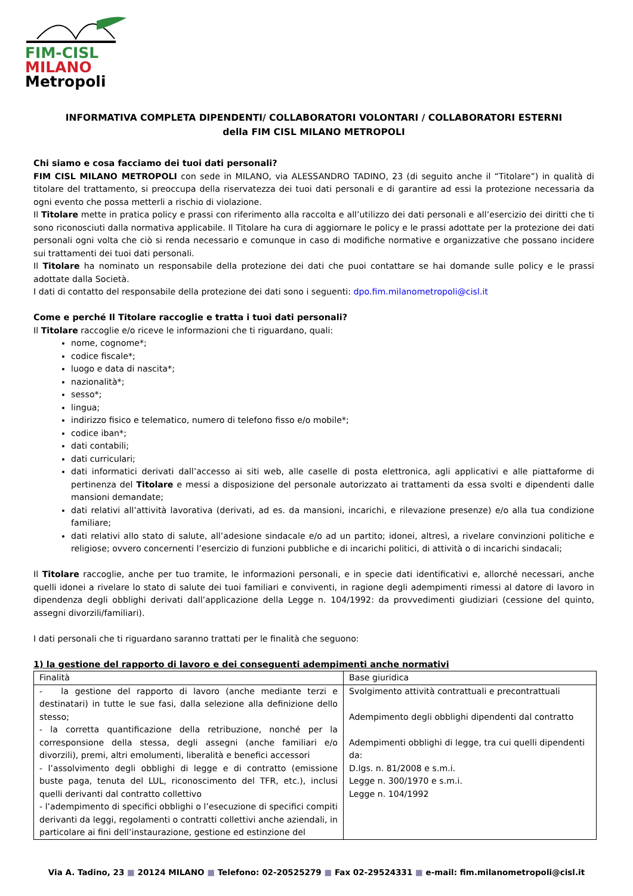FIM-CISL
MILANO
Metropoli
INFORMATIVA COMPLETA DIPENDENTI/ COLLABORATORI VOLONTARI / COLLABORATORI ESTERNI
della FIM CISL MILANO METROPOLI
Chi siamo e cosa facciamo dei tuoi dati personali?
FIM CISL MILANO METROPOLI con sede in MILANO, via ALESSANDRO TADINO, 23 (di seguito anche il “Titolare”) in qualità di titolare del trattamento, si preoccupa della riservatezza dei tuoi dati personali e di garantire ad essi la protezione necessaria da ogni evento che possa metterli a rischio di violazione.
Il Titolare mette in pratica policy e prassi con riferimento alla raccolta e all’utilizzo dei dati personali e all’esercizio dei diritti che ti sono riconosciuti dalla normativa applicabile. Il Titolare ha cura di aggiornare le policy e le prassi adottate per la protezione dei dati personali ogni volta che ciò si renda necessario e comunque in caso di modifiche normative e organizzative che possano incidere sui trattamenti dei tuoi dati personali.
Il Titolare ha nominato un responsabile della protezione dei dati che puoi contattare se hai domande sulle policy e le prassi adottate dalla Società.
I dati di contatto del responsabile della protezione dei dati sono i seguenti: dpo.fim.milanometropoli@cisl.it
Come e perché Il Titolare raccoglie e tratta i tuoi dati personali?
Il Titolare raccoglie e/o riceve le informazioni che ti riguardano, quali:
nome, cognome*;
codice fiscale*;
luogo e data di nascita*;
nazionalità*;
sesso*;
lingua;
indirizzo fisico e telematico, numero di telefono fisso e/o mobile*;
codice iban*;
dati contabili;
dati curriculari;
dati informatici derivati dall’accesso ai siti web, alle caselle di posta elettronica, agli applicativi e alle piattaforme di pertinenza del Titolare e messi a disposizione del personale autorizzato ai trattamenti da essa svolti e dipendenti dalle mansioni demandate;
dati relativi all’attività lavorativa (derivati, ad es. da mansioni, incarichi, e rilevazione presenze) e/o alla tua condizione familiare;
dati relativi allo stato di salute, all’adesione sindacale e/o ad un partito; idonei, altresì, a rivelare convinzioni politiche e religiose; ovvero concernenti l’esercizio di funzioni pubbliche e di incarichi politici, di attività o di incarichi sindacali;
Il Titolare raccoglie, anche per tuo tramite, le informazioni personali, e in specie dati identificativi e, allorché necessari, anche quelli idonei a rivelare lo stato di salute dei tuoi familiari e conviventi, in ragione degli adempimenti rimessi al datore di lavoro in dipendenza degli obblighi derivati dall’applicazione della Legge n. 104/1992: da provvedimenti giudiziari (cessione del quinto, assegni divorzili/familiari).
I dati personali che ti riguardano saranno trattati per le finalità che seguono:
1) la gestione del rapporto di lavoro e dei conseguenti adempimenti anche normativi
| Finalità | Base giuridica |
| - la gestione del rapporto di lavoro (anche mediante terzi e destinatari) in tutte le sue fasi, dalla selezione alla definizione dello stesso; - la corretta quantificazione della retribuzione, nonché per la corresponsione della stessa, degli assegni (anche familiari e/o divorzili), premi, altri emolumenti, liberalità e benefici accessori - l’assolvimento degli obblighi di legge e di contratto (emissione buste paga, tenuta del LUL, riconoscimento del TFR, etc.), inclusi quelli derivanti dal contratto collettivo - l’adempimento di specifici obblighi o l’esecuzione di specifici compiti derivanti da leggi, regolamenti o contratti collettivi anche aziendali, in particolare ai fini dell’instaurazione, gestione ed estinzione del | Svolgimento attività contrattuali e precontrattuali Adempimento degli obblighi dipendenti dal contratto Adempimenti obblighi di legge, tra cui quelli dipendenti da: D.lgs. n. 81/2008 e s.m.i. Legge n. 300/1970 e s.m.i. Legge n. 104/1992 |
Via A. Tadino, 23 ■ 20124 MILANO ■ Telefono: 02-20525279 ■ Fax 02-29524331 ■ e-mail: fim.milanometropoli@cisl.it